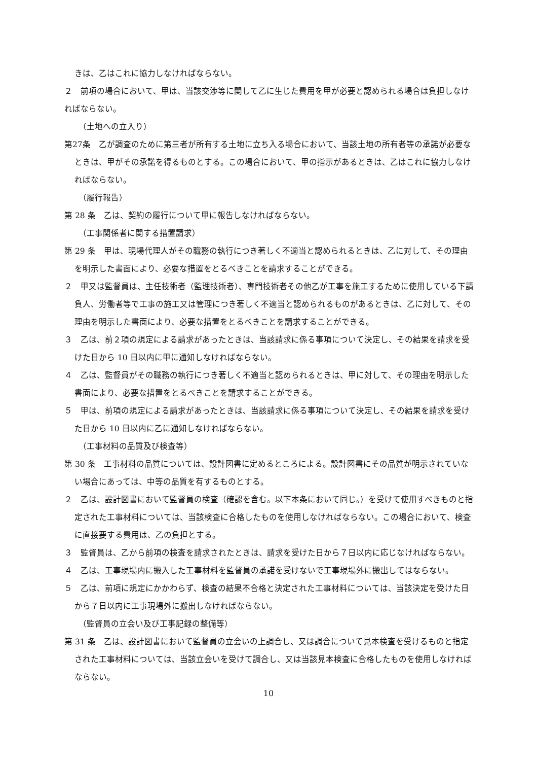きは、乙はこれに協力しなければならない。
２　前項の場合において、甲は、当該交渉等に関して乙に生じた費用を甲が必要と認められる場合は負担しなければならない。
（土地への立入り）
第27条　乙が調査のために第三者が所有する土地に立ち入る場合において、当該土地の所有者等の承諾が必要なときは、甲がその承諾を得るものとする。この場合において、甲の指示があるときは、乙はこれに協力しなければならない。
（履行報告）
第 28 条　乙は、契約の履行について甲に報告しなければならない。
（工事関係者に関する措置請求）
第 29 条　甲は、現場代理人がその職務の執行につき著しく不適当と認められるときは、乙に対して、その理由を明示した書面により、必要な措置をとるべきことを請求することができる。
２　甲又は監督員は、主任技術者（監理技術者）、専門技術者その他乙が工事を施工するために使用している下請負人、労働者等で工事の施工又は管理につき著しく不適当と認められるものがあるときは、乙に対して、その理由を明示した書面により、必要な措置をとるべきことを請求することができる。
３　乙は、前２項の規定による請求があったときは、当該請求に係る事項について決定し、その結果を請求を受けた日から 10 日以内に甲に通知しなければならない。
４　乙は、監督員がその職務の執行につき著しく不適当と認められるときは、甲に対して、その理由を明示した書面により、必要な措置をとるべきことを請求することができる。
５　甲は、前項の規定による請求があったときは、当該請求に係る事項について決定し、その結果を請求を受けた日から 10 日以内に乙に通知しなければならない。
（工事材料の品質及び検査等）
第 30 条　工事材料の品質については、設計図書に定めるところによる。設計図書にその品質が明示されていない場合にあっては、中等の品質を有するものとする。
２　乙は、設計図書において監督員の検査（確認を含む。以下本条において同じ。）を受けて使用すべきものと指定された工事材料については、当該検査に合格したものを使用しなければならない。この場合において、検査に直接要する費用は、乙の負担とする。
３　監督員は、乙から前項の検査を請求されたときは、請求を受けた日から７日以内に応じなければならない。
４　乙は、工事現場内に搬入した工事材料を監督員の承諾を受けないで工事現場外に搬出してはならない。
５　乙は、前項に規定にかかわらず、検査の結果不合格と決定された工事材料については、当該決定を受けた日から７日以内に工事現場外に搬出しなければならない。
（監督員の立会い及び工事記録の整備等）
第 31 条　乙は、設計図書において監督員の立会いの上調合し、又は調合について見本検査を受けるものと指定された工事材料については、当該立会いを受けて調合し、又は当該見本検査に合格したものを使用しなければならない。
10